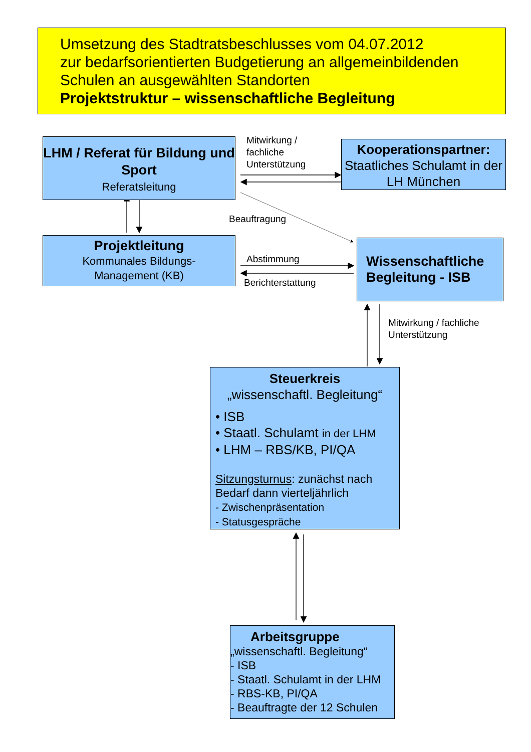Umsetzung des Stadtratsbeschlusses vom 04.07.2012
zur bedarfsorientierten Budgetierung an allgemeinbildenden Schulen an ausgewählten Standorten
Projektstruktur – wissenschaftliche Begleitung
LHM / Referat für Bildung und Sport
Referatsleitung
Kooperationspartner:
Staatliches Schulamt in der LH München
Projektleitung
Kommunales Bildungs-
Management (KB)
Wissenschaftliche Begleitung - ISB
Steuerkreis
„wissenschaftl. Begleitung“
• ISB
• Staatl. Schulamt in der LHM
• LHM – RBS/KB, PI/QA
Sitzungsturnus: zunächst nach Bedarf dann vierteljährlich
- Zwischenpräsentation
- Statusgespräche
Arbeitsgruppe
„wissenschaftl. Begleitung“
- ISB
- Staatl. Schulamt in der LHM
- RBS-KB, PI/QA
- Beauftragte der 12 Schulen
Mitwirkung /
fachliche
Unterstützung
Beauftragung
Abstimmung
Berichterstattung
Mitwirkung / fachliche
Unterstützung